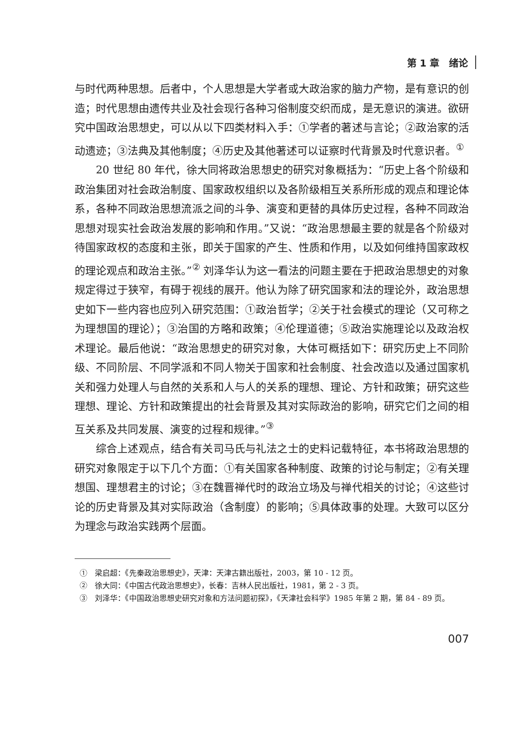第 1 章　绪论
与时代两种思想。后者中，个人思想是大学者或大政治家的脑力产物，是有意识的创造；时代思想由遗传共业及社会现行各种习俗制度交织而成，是无意识的演进。欲研究中国政治思想史，可以从以下四类材料入手：①学者的著述与言论；②政治家的活动遗迹；③法典及其他制度；④历史及其他著述可以证察时代背景及时代意识者。<sup>①</sup>
20 世纪 80 年代，徐大同将政治思想史的研究对象概括为：“历史上各个阶级和政治集团对社会政治制度、国家政权组织以及各阶级相互关系所形成的观点和理论体系，各种不同政治思想流派之间的斗争、演变和更替的具体历史过程，各种不同政治思想对现实社会政治发展的影响和作用。”又说：“政治思想最主要的就是各个阶级对待国家政权的态度和主张，即关于国家的产生、性质和作用，以及如何维持国家政权的理论观点和政治主张。”<sup>②</sup> 刘泽华认为这一看法的问题主要在于把政治思想史的对象规定得过于狭窄，有碍于视线的展开。他认为除了研究国家和法的理论外，政治思想史如下一些内容也应列入研究范围：①政治哲学；②关于社会模式的理论（又可称之为理想国的理论）；③治国的方略和政策；④伦理道德；⑤政治实施理论以及政治权术理论。最后他说：“政治思想史的研究对象，大体可概括如下：研究历史上不同阶级、不同阶层、不同学派和不同人物关于国家和社会制度、社会改造以及通过国家机关和强力处理人与自然的关系和人与人的关系的理想、理论、方针和政策；研究这些理想、理论、方针和政策提出的社会背景及其对实际政治的影响，研究它们之间的相互关系及共同发展、演变的过程和规律。”<sup>③</sup>
综合上述观点，结合有关司马氏与礼法之士的史料记载特征，本书将政治思想的研究对象限定于以下几个方面：①有关国家各种制度、政策的讨论与制定；②有关理想国、理想君主的讨论；③在魏晋禅代时的政治立场及与禅代相关的讨论；④这些讨论的历史背景及其对实际政治（含制度）的影响；⑤具体政事的处理。大致可以区分为理念与政治实践两个层面。
①　梁启超：《先秦政治思想史》，天津：天津古籍出版社，2003，第 10 - 12 页。
②　徐大同：《中国古代政治思想史》，长春：吉林人民出版社，1981，第 2 - 3 页。
③　刘泽华：《中国政治思想史研究对象和方法问题初探》，《天津社会科学》1985 年第 2 期，第 84 - 89 页。
007